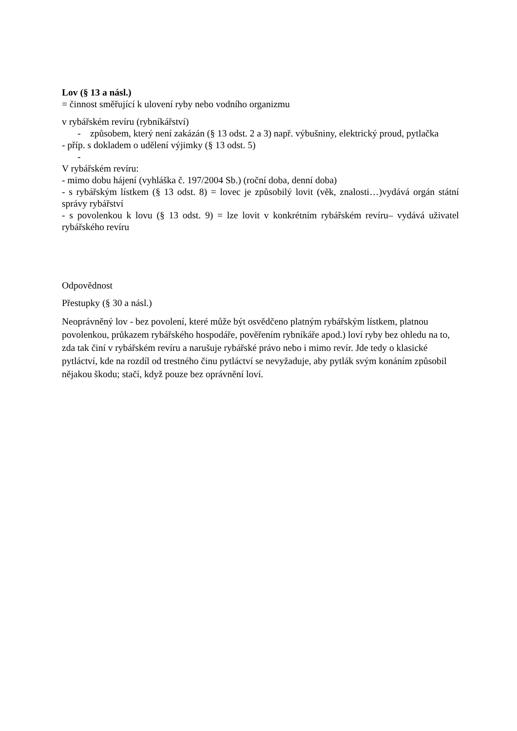Lov (§ 13 a násl.)
= činnost směřující k ulovení ryby nebo vodního organizmu
v rybářském revíru (rybníkářství)
- způsobem, který není zakázán (§ 13 odst. 2 a 3) např. výbušniny, elektrický proud, pytlačka
- příp. s dokladem o udělení výjimky (§ 13 odst. 5)
-
V rybářském revíru:
- mimo dobu hájení (vyhláška č. 197/2004 Sb.) (roční doba, denní doba)
- s rybářským lístkem (§ 13 odst. 8) = lovec je způsobilý lovit (věk, znalosti…)vydává orgán státní správy rybářství
- s povolenkou k lovu (§ 13 odst. 9) = lze lovit v konkrétním rybářském revíru– vydává uživatel rybářského revíru
Odpovědnost
Přestupky (§ 30 a násl.)
Neoprávněný lov - bez povolení, které může být osvědčeno platným rybářským lístkem, platnou povolenkou, průkazem rybářského hospodáře, pověřením rybníkáře apod.) loví ryby bez ohledu na to, zda tak činí v rybářském revíru a narušuje rybářské právo nebo i mimo revír. Jde tedy o klasické pytláctví, kde na rozdíl od trestného činu pytláctví se nevyžaduje, aby pytlák svým konáním způsobil nějakou škodu; stačí, když pouze bez oprávnění loví.